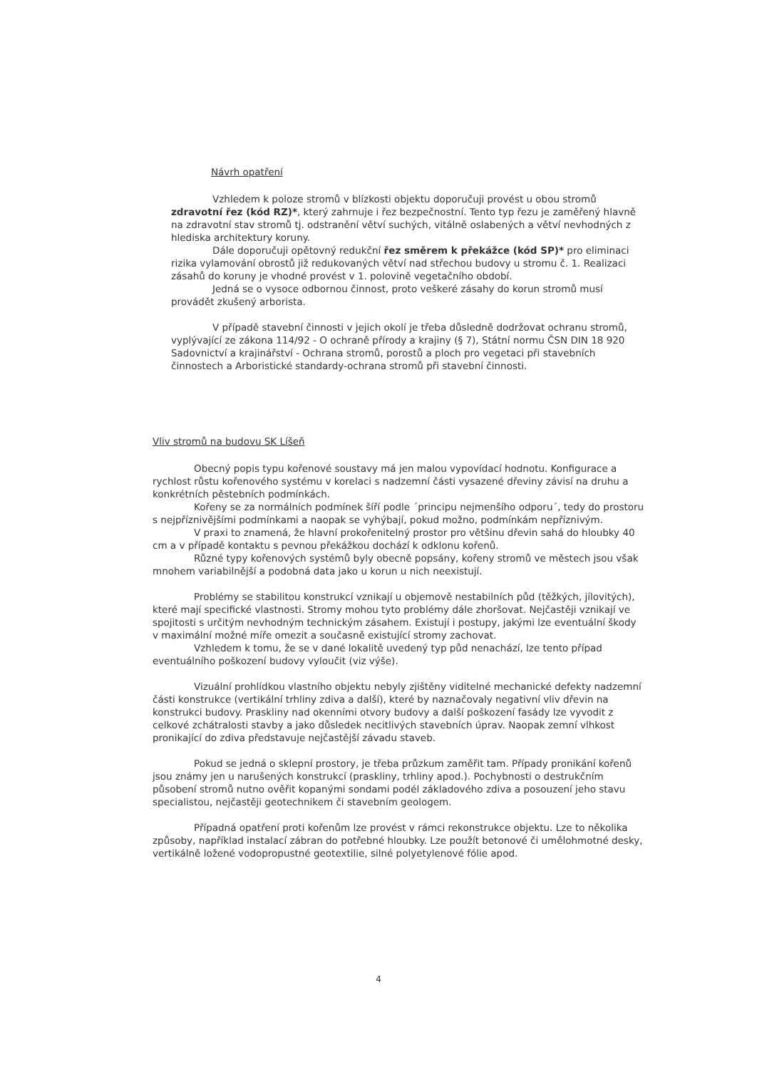Návrh opatření
Vzhledem k poloze stromů v blízkosti objektu doporučuji provést u obou stromů zdravotní řez (kód RZ)*, který zahrnuje i řez bezpečnostní. Tento typ řezu je zaměřený hlavně na zdravotní stav stromů tj. odstranění větví suchých, vitálně oslabených a větví nevhodných z hlediska architektury koruny.
Dále doporučuji opětovný redukční řez směrem k překážce (kód SP)* pro eliminaci rizika vylamování obrostů již redukovaných větví nad střechou budovy u stromu č. 1. Realizaci zásahů do koruny je vhodné provést v 1. polovině vegetačního období.
Jedná se o vysoce odbornou činnost, proto veškeré zásahy do korun stromů musí provádět zkušený arborista.
V případě stavební činnosti v jejich okolí je třeba důsledně dodržovat ochranu stromů, vyplývající ze zákona 114/92 - O ochraně přírody a krajiny (§ 7), Státní normu ČSN DIN 18 920 Sadovnictví a krajinářství - Ochrana stromů, porostů a ploch pro vegetaci při stavebních činnostech a Arboristické standardy-ochrana stromů při stavební činnosti.
Vliv stromů na budovu SK Líšeň
Obecný popis typu kořenové soustavy má jen malou vypovídací hodnotu. Konfigurace a rychlost růstu kořenového systému v korelaci s nadzemní části vysazené dřeviny závisí na druhu a konkrétních pěstebních podmínkách.
Kořeny se za normálních podmínek šíří podle ´principu nejmenšího odporu´, tedy do prostoru s nejpříznivějšími podmínkami a naopak se vyhýbají, pokud možno, podmínkám nepříznivým.
V praxi to znamená, že hlavní prokořenitelný prostor pro většinu dřevin sahá do hloubky 40 cm a v případě kontaktu s pevnou překážkou dochází k odklonu kořenů.
Různé typy kořenových systémů byly obecně popsány, kořeny stromů ve městech jsou však mnohem variabilnější a podobná data jako u korun u nich neexistují.
Problémy se stabilitou konstrukcí vznikají u objemově nestabilních půd (těžkých, jílovitých), které mají specifické vlastnosti. Stromy mohou tyto problémy dále zhoršovat. Nejčastěji vznikají ve spojitosti s určitým nevhodným technickým zásahem. Existují i postupy, jakými lze eventuální škody v maximální možné míře omezit a současně existující stromy zachovat.
Vzhledem k tomu, že se v dané lokalitě uvedený typ půd nenachází, lze tento případ eventuálního poškození budovy vyloučit (viz výše).
Vizuální prohlídkou vlastního objektu nebyly zjištěny viditelné mechanické defekty nadzemní části konstrukce (vertikální trhliny zdiva a další), které by naznačovaly negativní vliv dřevin na konstrukci budovy. Praskliny nad okenními otvory budovy a další poškození fasády lze vyvodit z celkové zchátralosti stavby a jako důsledek necitlivých stavebních úprav. Naopak zemní vlhkost pronikající do zdiva představuje nejčastější závadu staveb.
Pokud se jedná o sklepní prostory, je třeba průzkum zaměřit tam. Případy pronikání kořenů jsou známy jen u narušených konstrukcí (praskliny, trhliny apod.). Pochybnosti o destrukčním působení stromů nutno ověřit kopanými sondami podél základového zdiva a posouzení jeho stavu specialistou, nejčastěji geotechnikem či stavebním geologem.
Případná opatření proti kořenům lze provést v rámci rekonstrukce objektu. Lze to několika způsoby, například instalací zábran do potřebné hloubky. Lze použít betonové či umělohmotné desky, vertikálně ložené vodopropustné geotextilie, silné polyetylenové fólie apod.
4